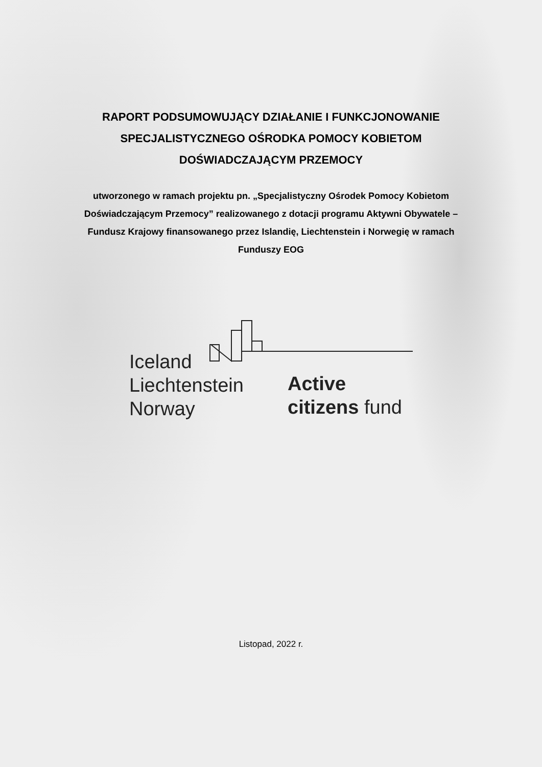RAPORT PODSUMOWUJĄCY DZIAŁANIE I FUNKCJONOWANIE
SPECJALISTYCZNEGO OŚRODKA POMOCY KOBIETOM
DOŚWIADCZAJĄCYM PRZEMOCY
utworzonego w ramach projektu pn. „Specjalistyczny Ośrodek Pomocy Kobietom Doświadczającym Przemocy” realizowanego z dotacji programu Aktywni Obywatele – Fundusz Krajowy finansowanego przez Islandię, Liechtenstein i Norwegię w ramach Funduszy EOG
Iceland
Liechtenstein
Norway
Active
citizens fund
Listopad, 2022 r.